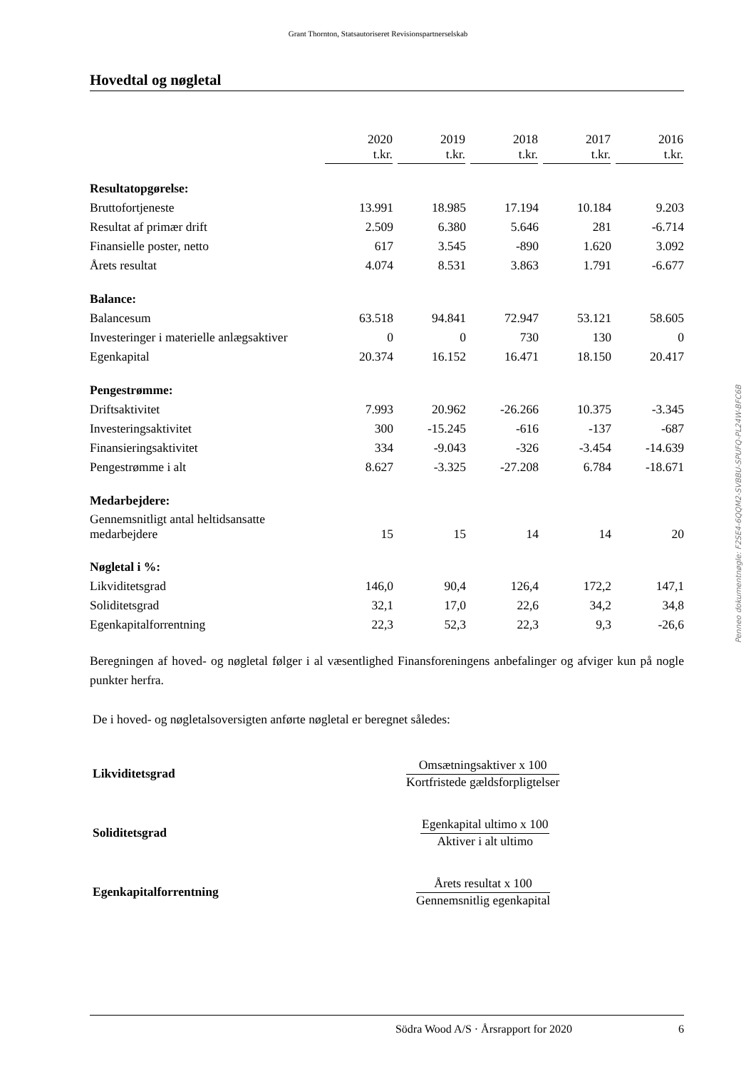Grant Thornton, Statsautoriseret Revisionspartnerselskab
Hovedtal og nøgletal
| | 2020 t.kr. | 2019 t.kr. | 2018 t.kr. | 2017 t.kr. | 2016 t.kr. |
| --- | --- | --- | --- | --- | --- |
| Resultatopgørelse: | | | | | |
| Bruttofortjeneste | 13.991 | 18.985 | 17.194 | 10.184 | 9.203 |
| Resultat af primær drift | 2.509 | 6.380 | 5.646 | 281 | -6.714 |
| Finansielle poster, netto | 617 | 3.545 | -890 | 1.620 | 3.092 |
| Årets resultat | 4.074 | 8.531 | 3.863 | 1.791 | -6.677 |
| Balance: | | | | | |
| Balancesum | 63.518 | 94.841 | 72.947 | 53.121 | 58.605 |
| Investeringer i materielle anlægsaktiver | 0 | 0 | 730 | 130 | 0 |
| Egenkapital | 20.374 | 16.152 | 16.471 | 18.150 | 20.417 |
| Pengestrømme: | | | | | |
| Driftsaktivitet | 7.993 | 20.962 | -26.266 | 10.375 | -3.345 |
| Investeringsaktivitet | 300 | -15.245 | -616 | -137 | -687 |
| Finansieringsaktivitet | 334 | -9.043 | -326 | -3.454 | -14.639 |
| Pengestrømme i alt | 8.627 | -3.325 | -27.208 | 6.784 | -18.671 |
| Medarbejdere: | | | | | |
| Gennemsnitligt antal heltidsansatte medarbejdere | 15 | 15 | 14 | 14 | 20 |
| Nøgletal i %: | | | | | |
| Likviditetsgrad | 146,0 | 90,4 | 126,4 | 172,2 | 147,1 |
| Soliditetsgrad | 32,1 | 17,0 | 22,6 | 34,2 | 34,8 |
| Egenkapitalforrentning | 22,3 | 52,3 | 22,3 | 9,3 | -26,6 |
Beregningen af hoved- og nøgletal følger i al væsentlighed Finansforeningens anbefalinger og afviger kun på nogle punkter herfra.
De i hoved- og nøgletalsoversigten anførte nøgletal er beregnet således:
Likviditetsgrad
Omsætningsaktiver x 100
Kortfristede gældsforpligtelser
Soliditetsgrad
Egenkapital ultimo x 100
Aktiver i alt ultimo
Egenkapitalforrentning
Årets resultat x 100
Gennemsnitlig egenkapital
Södra Wood A/S · Årsrapport for 2020 6
Penneo dokumentnøgle: F2SE4-6QQM2-SVBBU-SPUFQ-PL24W-BFC6B